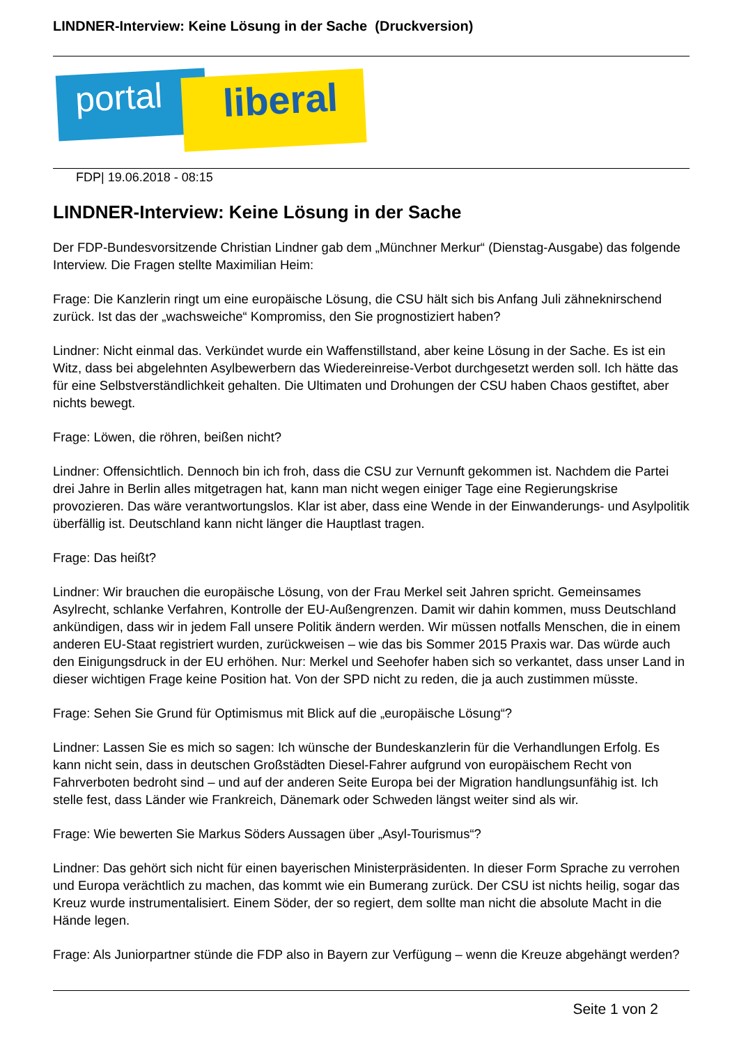LINDNER-Interview: Keine Lösung in der Sache (Druckversion)
portal liberal
FDP| 19.06.2018 - 08:15
LINDNER-Interview: Keine Lösung in der Sache
Der FDP-Bundesvorsitzende Christian Lindner gab dem „Münchner Merkur“ (Dienstag-Ausgabe) das folgende Interview. Die Fragen stellte Maximilian Heim:
Frage: Die Kanzlerin ringt um eine europäische Lösung, die CSU hält sich bis Anfang Juli zähneknirschend zurück. Ist das der „wachsweiche“ Kompromiss, den Sie prognostiziert haben?
Lindner: Nicht einmal das. Verkündet wurde ein Waffenstillstand, aber keine Lösung in der Sache. Es ist ein Witz, dass bei abgelehnten Asylbewerbern das Wiedereinreise-Verbot durchgesetzt werden soll. Ich hätte das für eine Selbstverständlichkeit gehalten. Die Ultimaten und Drohungen der CSU haben Chaos gestiftet, aber nichts bewegt.
Frage: Löwen, die röhren, beißen nicht?
Lindner: Offensichtlich. Dennoch bin ich froh, dass die CSU zur Vernunft gekommen ist. Nachdem die Partei drei Jahre in Berlin alles mitgetragen hat, kann man nicht wegen einiger Tage eine Regierungskrise provozieren. Das wäre verantwortungslos. Klar ist aber, dass eine Wende in der Einwanderungs- und Asylpolitik überfällig ist. Deutschland kann nicht länger die Hauptlast tragen.
Frage: Das heißt?
Lindner: Wir brauchen die europäische Lösung, von der Frau Merkel seit Jahren spricht. Gemeinsames Asylrecht, schlanke Verfahren, Kontrolle der EU-Außengrenzen. Damit wir dahin kommen, muss Deutschland ankündigen, dass wir in jedem Fall unsere Politik ändern werden. Wir müssen notfalls Menschen, die in einem anderen EU-Staat registriert wurden, zurückweisen – wie das bis Sommer 2015 Praxis war. Das würde auch den Einigungsdruck in der EU erhöhen. Nur: Merkel und Seehofer haben sich so verkantet, dass unser Land in dieser wichtigen Frage keine Position hat. Von der SPD nicht zu reden, die ja auch zustimmen müsste.
Frage: Sehen Sie Grund für Optimismus mit Blick auf die „europäische Lösung“?
Lindner: Lassen Sie es mich so sagen: Ich wünsche der Bundeskanzlerin für die Verhandlungen Erfolg. Es kann nicht sein, dass in deutschen Großstädten Diesel-Fahrer aufgrund von europäischem Recht von Fahrverboten bedroht sind – und auf der anderen Seite Europa bei der Migration handlungsunfähig ist. Ich stelle fest, dass Länder wie Frankreich, Dänemark oder Schweden längst weiter sind als wir.
Frage: Wie bewerten Sie Markus Söders Aussagen über „Asyl-Tourismus“?
Lindner: Das gehört sich nicht für einen bayerischen Ministerpräsidenten. In dieser Form Sprache zu verrohen und Europa verächtlich zu machen, das kommt wie ein Bumerang zurück. Der CSU ist nichts heilig, sogar das Kreuz wurde instrumentalisiert. Einem Söder, der so regiert, dem sollte man nicht die absolute Macht in die Hände legen.
Frage: Als Juniorpartner stünde die FDP also in Bayern zur Verfügung – wenn die Kreuze abgehängt werden?
Seite 1 von 2